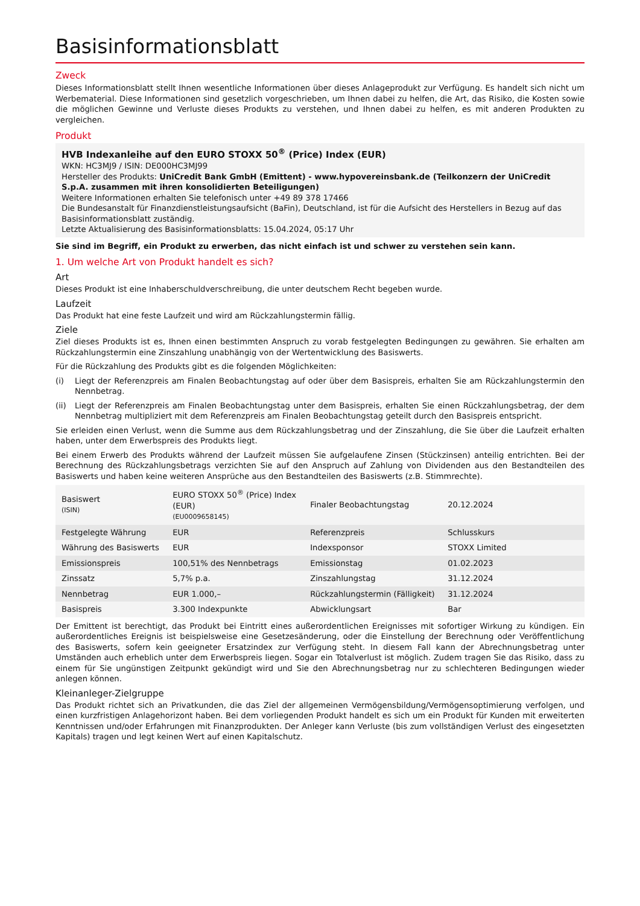Basisinformationsblatt
Zweck
Dieses Informationsblatt stellt Ihnen wesentliche Informationen über dieses Anlageprodukt zur Verfügung. Es handelt sich nicht um Werbematerial. Diese Informationen sind gesetzlich vorgeschrieben, um Ihnen dabei zu helfen, die Art, das Risiko, die Kosten sowie die möglichen Gewinne und Verluste dieses Produkts zu verstehen, und Ihnen dabei zu helfen, es mit anderen Produkten zu vergleichen.
Produkt
HVB Indexanleihe auf den EURO STOXX 50<sup>®</sup> (Price) Index (EUR)
WKN: HC3MJ9 / ISIN: DE000HC3MJ99
Hersteller des Produkts: UniCredit Bank GmbH (Emittent) - www.hypovereinsbank.de (Teilkonzern der UniCredit S.p.A. zusammen mit ihren konsolidierten Beteiligungen)
Weitere Informationen erhalten Sie telefonisch unter +49 89 378 17466
Die Bundesanstalt für Finanzdienstleistungsaufsicht (BaFin), Deutschland, ist für die Aufsicht des Herstellers in Bezug auf das Basisinformationsblatt zuständig.
Letzte Aktualisierung des Basisinformationsblatts: 15.04.2024, 05:17 Uhr
Sie sind im Begriff, ein Produkt zu erwerben, das nicht einfach ist und schwer zu verstehen sein kann.
1. Um welche Art von Produkt handelt es sich?
Art
Dieses Produkt ist eine Inhaberschuldverschreibung, die unter deutschem Recht begeben wurde.
Laufzeit
Das Produkt hat eine feste Laufzeit und wird am Rückzahlungstermin fällig.
Ziele
Ziel dieses Produkts ist es, Ihnen einen bestimmten Anspruch zu vorab festgelegten Bedingungen zu gewähren. Sie erhalten am Rückzahlungstermin eine Zinszahlung unabhängig von der Wertentwicklung des Basiswerts.
Für die Rückzahlung des Produkts gibt es die folgenden Möglichkeiten:
(i) Liegt der Referenzpreis am Finalen Beobachtungstag auf oder über dem Basispreis, erhalten Sie am Rückzahlungstermin den Nennbetrag.
(ii) Liegt der Referenzpreis am Finalen Beobachtungstag unter dem Basispreis, erhalten Sie einen Rückzahlungsbetrag, der dem Nennbetrag multipliziert mit dem Referenzpreis am Finalen Beobachtungstag geteilt durch den Basispreis entspricht.
Sie erleiden einen Verlust, wenn die Summe aus dem Rückzahlungsbetrag und der Zinszahlung, die Sie über die Laufzeit erhalten haben, unter dem Erwerbspreis des Produkts liegt.
Bei einem Erwerb des Produkts während der Laufzeit müssen Sie aufgelaufene Zinsen (Stückzinsen) anteilig entrichten. Bei der Berechnung des Rückzahlungsbetrags verzichten Sie auf den Anspruch auf Zahlung von Dividenden aus den Bestandteilen des Basiswerts und haben keine weiteren Ansprüche aus den Bestandteilen des Basiswerts (z.B. Stimmrechte).
| Basiswert (ISIN) | EURO STOXX 50<sup>®</sup> (Price) Index (EUR) (EU0009658145) | Finaler Beobachtungstag | 20.12.2024 |
| Festgelegte Währung | EUR | Referenzpreis | Schlusskurs |
| Währung des Basiswerts | EUR | Indexsponsor | STOXX Limited |
| Emissionspreis | 100,51% des Nennbetrags | Emissionstag | 01.02.2023 |
| Zinssatz | 5,7% p.a. | Zinszahlungstag | 31.12.2024 |
| Nennbetrag | EUR 1.000,– | Rückzahlungstermin (Fälligkeit) | 31.12.2024 |
| Basispreis | 3.300 Indexpunkte | Abwicklungsart | Bar |
Der Emittent ist berechtigt, das Produkt bei Eintritt eines außerordentlichen Ereignisses mit sofortiger Wirkung zu kündigen. Ein außerordentliches Ereignis ist beispielsweise eine Gesetzesänderung, oder die Einstellung der Berechnung oder Veröffentlichung des Basiswerts, sofern kein geeigneter Ersatzindex zur Verfügung steht. In diesem Fall kann der Abrechnungsbetrag unter Umständen auch erheblich unter dem Erwerbspreis liegen. Sogar ein Totalverlust ist möglich. Zudem tragen Sie das Risiko, dass zu einem für Sie ungünstigen Zeitpunkt gekündigt wird und Sie den Abrechnungsbetrag nur zu schlechteren Bedingungen wieder anlegen können.
Kleinanleger-Zielgruppe
Das Produkt richtet sich an Privatkunden, die das Ziel der allgemeinen Vermögensbildung/Vermögensoptimierung verfolgen, und einen kurzfristigen Anlagehorizont haben. Bei dem vorliegenden Produkt handelt es sich um ein Produkt für Kunden mit erweiterten Kenntnissen und/oder Erfahrungen mit Finanzprodukten. Der Anleger kann Verluste (bis zum vollständigen Verlust des eingesetzten Kapitals) tragen und legt keinen Wert auf einen Kapitalschutz.